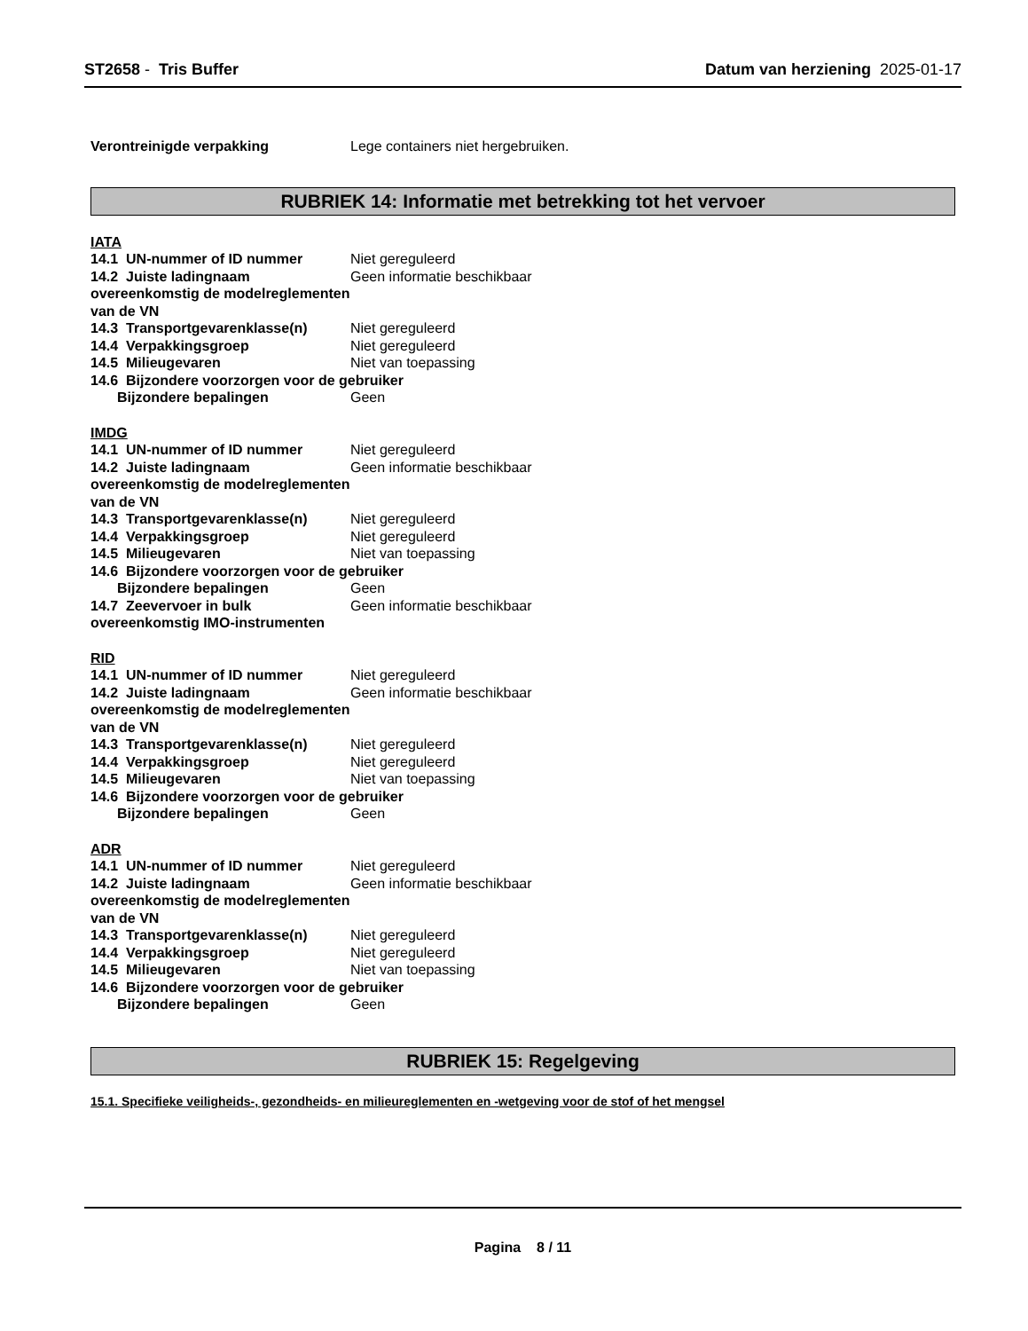ST2658 - Tris Buffer Datum van herziening 2025-01-17
Verontreinigde verpakking Lege containers niet hergebruiken.
RUBRIEK 14: Informatie met betrekking tot het vervoer
IATA
14.1 UN-nummer of ID nummer Niet gereguleerd
14.2 Juiste ladingnaam overeenkomstig de modelreglementen van de VN
Geen informatie beschikbaar
14.3 Transportgevarenklasse(n)
Niet gereguleerd
14.4 Verpakkingsgroep Niet gereguleerd
14.5 Milieugevaren Niet van toepassing
14.6 Bijzondere voorzorgen voor de gebruiker
Bijzondere bepalingen Geen
IMDG
14.1 UN-nummer of ID nummer Niet gereguleerd
14.2 Juiste ladingnaam overeenkomstig de modelreglementen van de VN
Geen informatie beschikbaar
14.3 Transportgevarenklasse(n)
Niet gereguleerd
14.4 Verpakkingsgroep Niet gereguleerd
14.5 Milieugevaren Niet van toepassing
14.6 Bijzondere voorzorgen voor de gebruiker
Bijzondere bepalingen Geen
14.7 Zeevervoer in bulk overeenkomstig IMO-instrumenten
Geen informatie beschikbaar
RID
14.1 UN-nummer of ID nummer Niet gereguleerd
14.2 Juiste ladingnaam overeenkomstig de modelreglementen van de VN
Geen informatie beschikbaar
14.3 Transportgevarenklasse(n)
Niet gereguleerd
14.4 Verpakkingsgroep Niet gereguleerd
14.5 Milieugevaren Niet van toepassing
14.6 Bijzondere voorzorgen voor de gebruiker
Bijzondere bepalingen Geen
ADR
14.1 UN-nummer of ID nummer Niet gereguleerd
14.2 Juiste ladingnaam overeenkomstig de modelreglementen van de VN
Geen informatie beschikbaar
14.3 Transportgevarenklasse(n)
Niet gereguleerd
14.4 Verpakkingsgroep Niet gereguleerd
14.5 Milieugevaren Niet van toepassing
14.6 Bijzondere voorzorgen voor de gebruiker
Bijzondere bepalingen Geen
RUBRIEK 15: Regelgeving
15.1. Specifieke veiligheids-, gezondheids- en milieureglementen en -wetgeving voor de stof of het mengsel
Pagina 8 / 11